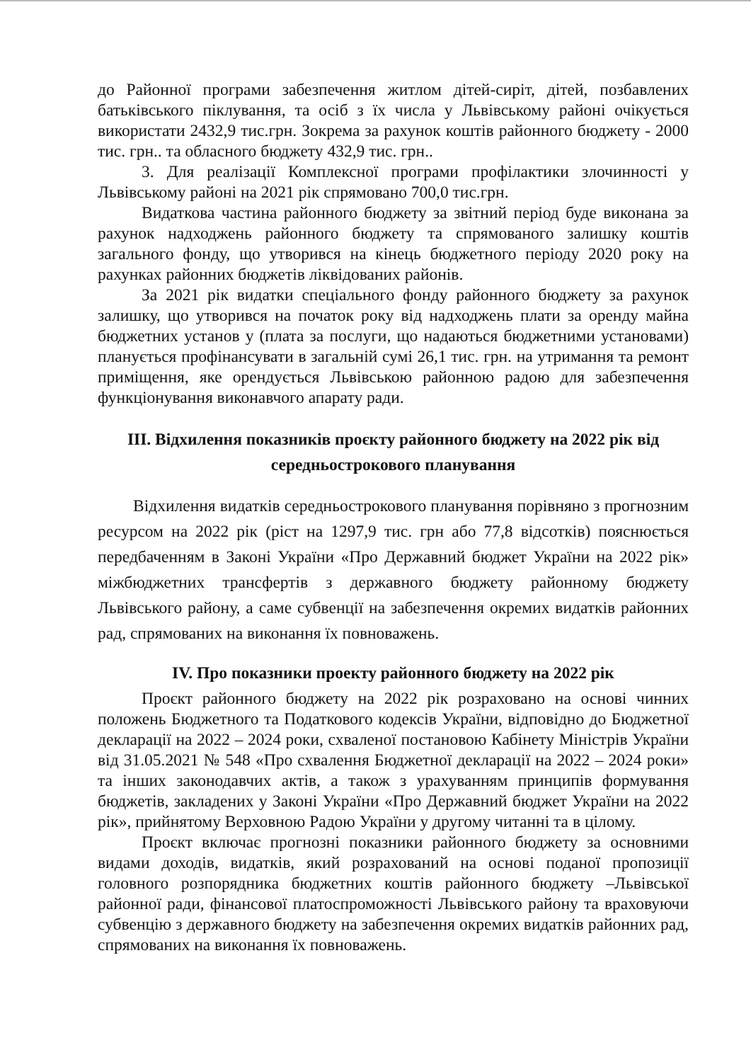до Районної програми забезпечення житлом дітей-сиріт, дітей, позбавлених батьківського піклування, та осіб з їх числа у Львівському районі очікується використати 2432,9 тис.грн. Зокрема за рахунок коштів районного бюджету - 2000 тис. грн.. та обласного бюджету 432,9 тис. грн..
3. Для реалізації Комплексної програми профілактики злочинності у Львівському районі на 2021 рік спрямовано 700,0 тис.грн.
Видаткова частина районного бюджету за звітний період буде виконана за рахунок надходжень районного бюджету та спрямованого залишку коштів загального фонду, що утворився на кінець бюджетного періоду 2020 року на рахунках районних бюджетів ліквідованих районів.
За 2021 рік видатки спеціального фонду районного бюджету за рахунок залишку, що утворився на початок року від надходжень плати за оренду майна бюджетних установ у (плата за послуги, що надаються бюджетними установами) планується профінансувати в загальній сумі 26,1 тис. грн. на утримання та ремонт приміщення, яке орендується Львівською районною радою для забезпечення функціонування виконавчого апарату ради.
ІІІ. Відхилення показників проєкту районного бюджету на 2022 рік від середньострокового планування
Відхилення видатків середньострокового планування порівняно з прогнозним ресурсом на 2022 рік (ріст на 1297,9 тис. грн або 77,8 відсотків) пояснюється передбаченням в Законі України «Про Державний бюджет України на 2022 рік» міжбюджетних трансфертів з державного бюджету районному бюджету Львівського району, а саме субвенції на забезпечення окремих видатків районних рад, спрямованих на виконання їх повноважень.
IV. Про показники проекту районного бюджету на 2022 рік
Проєкт районного бюджету на 2022 рік розраховано на основі чинних положень Бюджетного та Податкового кодексів України, відповідно до Бюджетної декларації на 2022 – 2024 роки, схваленої постановою Кабінету Міністрів України від 31.05.2021 № 548 «Про схвалення Бюджетної декларації на 2022 – 2024 роки» та інших законодавчих актів, а також з урахуванням принципів формування бюджетів, закладених у Законі України «Про Державний бюджет України на 2022 рік», прийнятому Верховною Радою України у другому читанні та в цілому.
Проєкт включає прогнозні показники районного бюджету за основними видами доходів, видатків, який розрахований на основі поданої пропозиції головного розпорядника бюджетних коштів районного бюджету –Львівської районної ради, фінансової платоспроможності Львівського району та враховуючи субвенцію з державного бюджету на забезпечення окремих видатків районних рад, спрямованих на виконання їх повноважень.